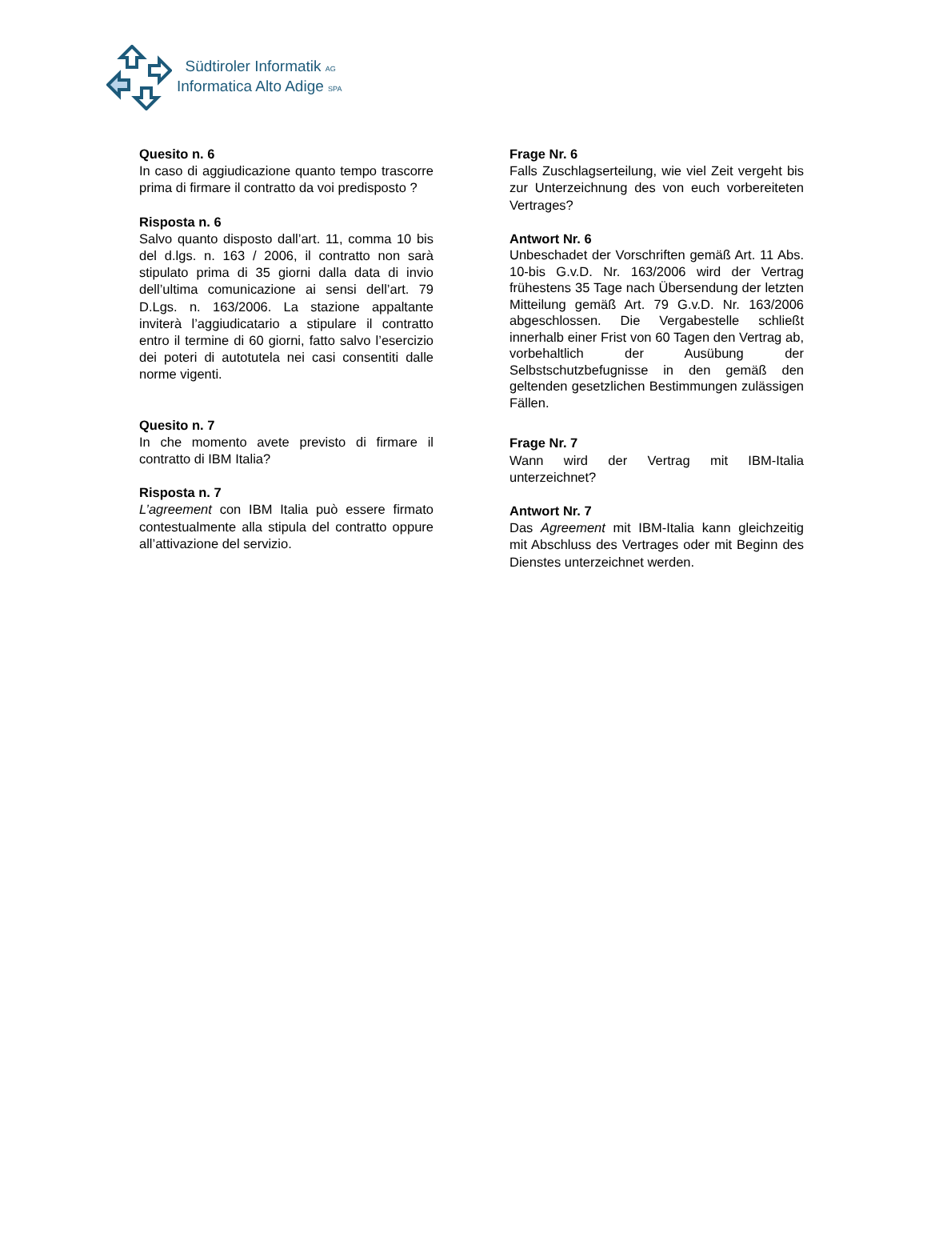Südtiroler Informatik AG
Informatica Alto Adige SPA
Quesito n. 6
In caso di aggiudicazione quanto tempo trascorre prima di firmare il contratto da voi predisposto ?
Risposta n. 6
Salvo quanto disposto dall’art. 11, comma 10 bis del d.lgs. n. 163 / 2006, il contratto non sarà stipulato prima di 35 giorni dalla data di invio dell’ultima comunicazione ai sensi dell’art. 79 D.Lgs. n. 163/2006. La stazione appaltante inviterà l’aggiudicatario a stipulare il contratto entro il termine di 60 giorni, fatto salvo l’esercizio dei poteri di autotutela nei casi consentiti dalle norme vigenti.
Quesito n. 7
In che momento avete previsto di firmare il contratto di IBM Italia?
Risposta n. 7
L’agreement con IBM Italia può essere firmato contestualmente alla stipula del contratto oppure all’attivazione del servizio.
Frage Nr. 6
Falls Zuschlagserteilung, wie viel Zeit vergeht bis zur Unterzeichnung des von euch vorbereiteten Vertrages?
Antwort Nr. 6
Unbeschadet der Vorschriften gemäß Art. 11 Abs. 10-bis G.v.D. Nr. 163/2006 wird der Vertrag frühestens 35 Tage nach Übersendung der letzten Mitteilung gemäß Art. 79 G.v.D. Nr. 163/2006 abgeschlossen. Die Vergabestelle schließt innerhalb einer Frist von 60 Tagen den Vertrag ab, vorbehaltlich der Ausübung der Selbstschutzbefugnisse in den gemäß den geltenden gesetzlichen Bestimmungen zulässigen Fällen.
Frage Nr. 7
Wann wird der Vertrag mit IBM-Italia unterzeichnet?
Antwort Nr. 7
Das Agreement mit IBM-Italia kann gleichzeitig mit Abschluss des Vertrages oder mit Beginn des Dienstes unterzeichnet werden.